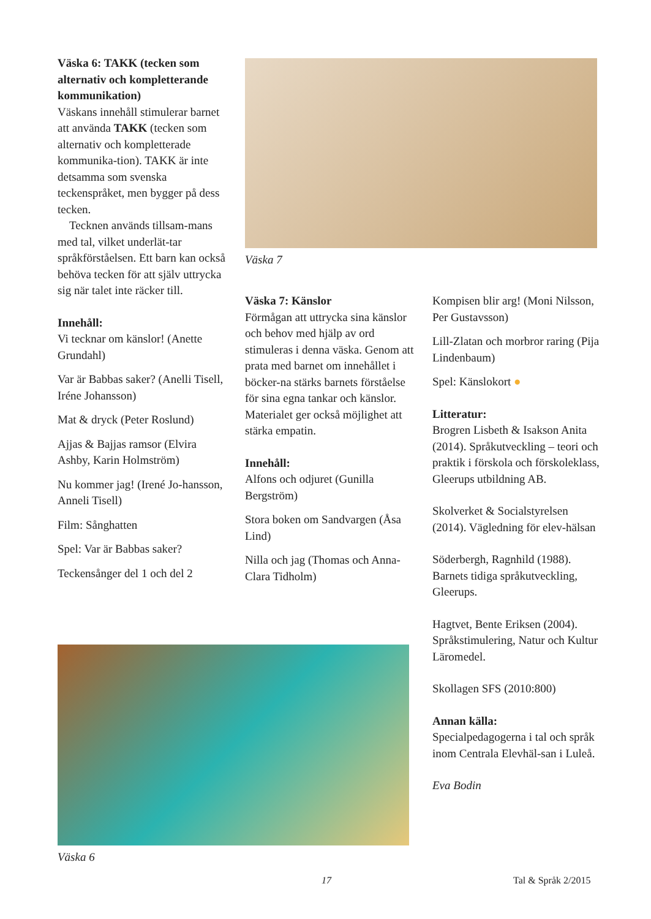Väska 6: TAKK (tecken som alternativ och kompletterande kommunikation)
Väskans innehåll stimulerar barnet att använda TAKK (tecken som alternativ och kompletterade kommunika-tion). TAKK är inte detsamma som svenska teckenspråket, men bygger på dess tecken.
Tecknen används tillsam-mans med tal, vilket underlät-tar språkförståelsen. Ett barn kan också behöva tecken för att själv uttrycka sig när talet inte räcker till.
Innehåll:
Vi tecknar om känslor! (Anette Grundahl)
Var är Babbas saker? (Anelli Tisell, Iréne Johansson)
Mat & dryck (Peter Roslund)
Ajjas & Bajjas ramsor (Elvira Ashby, Karin Holmström)
Nu kommer jag! (Irené Jo-hansson, Anneli Tisell)
Film: Sånghatten
Spel: Var är Babbas saker?
Teckensånger del 1 och del 2
Väska 7
Väska 7: Känslor
Förmågan att uttrycka sina känslor och behov med hjälp av ord stimuleras i denna väska. Genom att prata med barnet om innehållet i böcker-na stärks barnets förståelse för sina egna tankar och känslor. Materialet ger också möjlighet att stärka empatin.
Innehåll:
Alfons och odjuret (Gunilla Bergström)
Stora boken om Sandvargen (Åsa Lind)
Nilla och jag (Thomas och Anna-Clara Tidholm)
Kompisen blir arg! (Moni Nilsson, Per Gustavsson)
Lill-Zlatan och morbror raring (Pija Lindenbaum)
Spel: Känslokort ●
Litteratur:
Brogren Lisbeth & Isakson Anita (2014). Språkutveckling – teori och praktik i förskola och förskoleklass, Gleerups utbildning AB.
Skolverket & Socialstyrelsen (2014). Vägledning för elev-hälsan
Söderbergh, Ragnhild (1988). Barnets tidiga språkutveckling, Gleerups.
Hagtvet, Bente Eriksen (2004). Språkstimulering, Natur och Kultur Läromedel.
Skollagen SFS (2010:800)
Annan källa:
Specialpedagogerna i tal och språk inom Centrala Elevhäl-san i Luleå.
Eva Bodin
Väska 6
17 Tal & Språk 2/2015